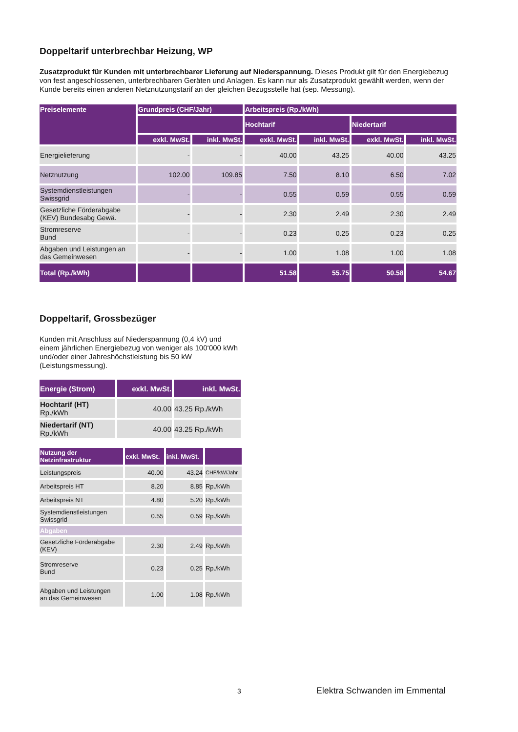Doppeltarif unterbrechbar Heizung, WP
Zusatzprodukt für Kunden mit unterbrechbarer Lieferung auf Niederspannung. Dieses Produkt gilt für den Energiebezug von fest angeschlossenen, unterbrechbaren Geräten und Anlagen. Es kann nur als Zusatzprodukt gewählt werden, wenn der Kunde bereits einen anderen Netznutzungstarif an der gleichen Bezugsstelle hat (sep. Messung).
| Preiselemente | Grundpreis (CHF/Jahr) | | Arbeitspreis (Rp./kWh) | | | |
| --- | --- | --- | --- | --- | --- | --- |
| | | | Hochtarif | | Niedertarif | |
| | exkl. MwSt. | inkl. MwSt. | exkl. MwSt. | inkl. MwSt. | exkl. MwSt. | inkl. MwSt. |
| Energielieferung | - | - | 40.00 | 43.25 | 40.00 | 43.25 |
| Netznutzung | 102.00 | 109.85 | 7.50 | 8.10 | 6.50 | 7.02 |
| Systemdienstleistungen Swissgrid | - | - | 0.55 | 0.59 | 0.55 | 0.59 |
| Gesetzliche Förderabgabe (KEV) Bundesabg Gewä. | - | - | 2.30 | 2.49 | 2.30 | 2.49 |
| Stromreserve Bund | - | - | 0.23 | 0.25 | 0.23 | 0.25 |
| Abgaben und Leistungen an das Gemeinwesen | - | - | 1.00 | 1.08 | 1.00 | 1.08 |
| Total (Rp./kWh) | | | 51.58 | 55.75 | 50.58 | 54.67 |
Doppeltarif, Grossbezüger
Kunden mit Anschluss auf Niederspannung (0,4 kV) und einem jährlichen Energiebezug von weniger als 100‘000 kWh und/oder einer Jahreshöchstleistung bis 50 kW (Leistungsmessung).
| Energie (Strom) | exkl. MwSt. | inkl. MwSt. |
| --- | --- | --- |
| Hochtarif (HT) Rp./kWh | 40.00 | 43.25 Rp./kWh |
| Niedertarif (NT) Rp./kWh | 40.00 | 43.25 Rp./kWh |
| Nutzung der Netzinfrastruktur | exkl. MwSt. | inkl. MwSt. | |
| --- | --- | --- | --- |
| Leistungspreis | 40.00 | 43.24 | CHF/kW/Jahr |
| Arbeitspreis HT | 8.20 | 8.85 | Rp./kWh |
| Arbeitspreis NT | 4.80 | 5.20 | Rp./kWh |
| Systemdienstleistungen Swissgrid | 0.55 | 0.59 | Rp./kWh |
| Abgaben | | | |
| Gesetzliche Förderabgabe (KEV) | 2.30 | 2.49 | Rp./kWh |
| Stromreserve Bund | 0.23 | 0.25 | Rp./kWh |
| Abgaben und Leistungen an das Gemeinwesen | 1.00 | 1.08 | Rp./kWh |
3 Elektra Schwanden im Emmental